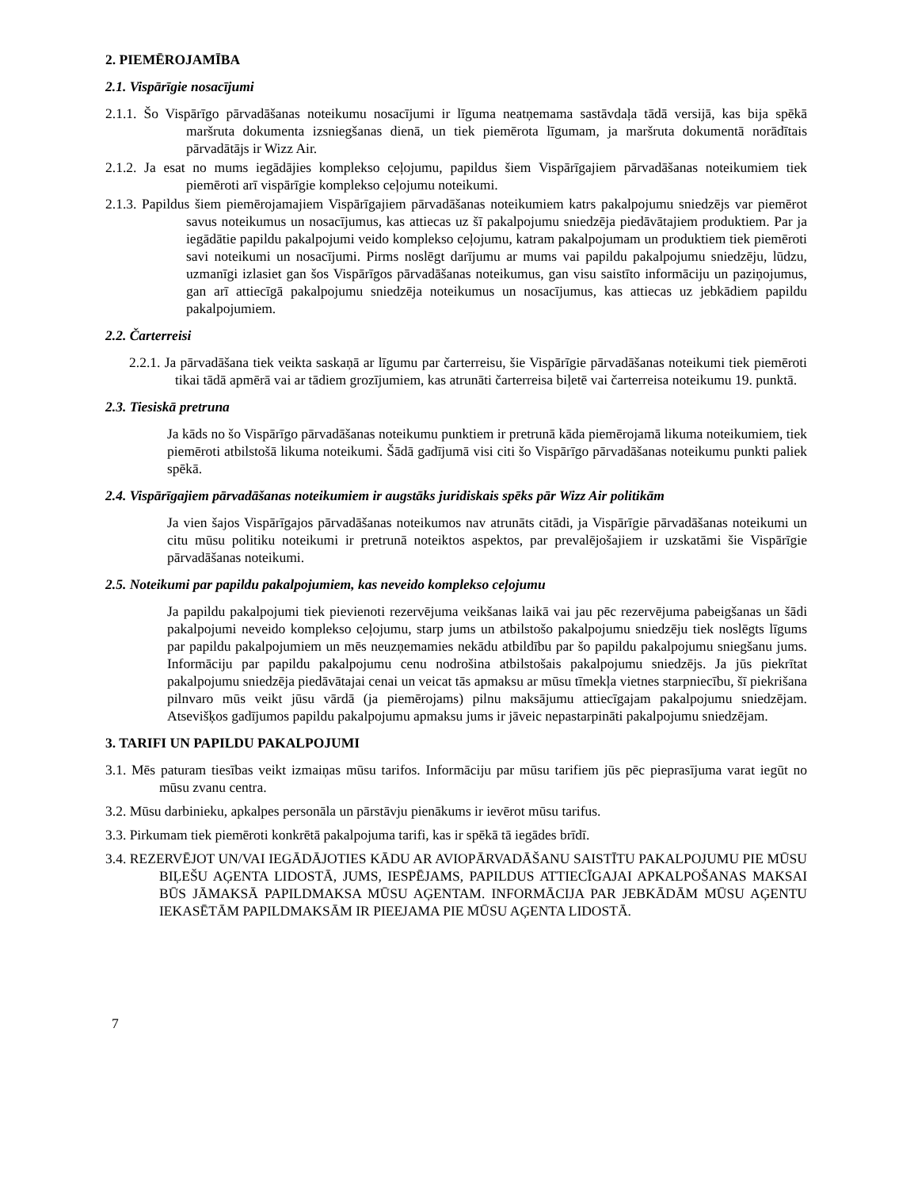2. PIEMĒROJAMĪBA
2.1. Vispārīgie nosacījumi
2.1.1. Šo Vispārīgo pārvadāšanas noteikumu nosacījumi ir līguma neatņemama sastāvdaļa tādā versijā, kas bija spēkā maršruta dokumenta izsniegšanas dienā, un tiek piemērota līgumam, ja maršruta dokumentā norādītais pārvadātājs ir Wizz Air.
2.1.2. Ja esat no mums iegādājies komplekso ceļojumu, papildus šiem Vispārīgajiem pārvadāšanas noteikumiem tiek piemēroti arī vispārīgie komplekso ceļojumu noteikumi.
2.1.3. Papildus šiem piemērojamajiem Vispārīgajiem pārvadāšanas noteikumiem katrs pakalpojumu sniedzējs var piemērot savus noteikumus un nosacījumus, kas attiecas uz šī pakalpojumu sniedzēja piedāvātajiem produktiem. Par ja iegādātie papildu pakalpojumi veido komplekso ceļojumu, katram pakalpojumam un produktiem tiek piemēroti savi noteikumi un nosacījumi. Pirms noslēgt darījumu ar mums vai papildu pakalpojumu sniedzēju, lūdzu, uzmanīgi izlasiet gan šos Vispārīgos pārvadāšanas noteikumus, gan visu saistīto informāciju un paziņojumus, gan arī attiecīgā pakalpojumu sniedzēja noteikumus un nosacījumus, kas attiecas uz jebkādiem papildu pakalpojumiem.
2.2. Čarterreisi
2.2.1. Ja pārvadāšana tiek veikta saskaņā ar līgumu par čarterreisu, šie Vispārīgie pārvadāšanas noteikumi tiek piemēroti tikai tādā apmērā vai ar tādiem grozījumiem, kas atrunāti čarterreisa biļetē vai čarterreisa noteikumu 19. punktā.
2.3. Tiesiskā pretruna
Ja kāds no šo Vispārīgo pārvadāšanas noteikumu punktiem ir pretrunā kāda piemērojamā likuma noteikumiem, tiek piemēroti atbilstošā likuma noteikumi. Šādā gadījumā visi citi šo Vispārīgo pārvadāšanas noteikumu punkti paliek spēkā.
2.4. Vispārīgajiem pārvadāšanas noteikumiem ir augstāks juridiskais spēks pār Wizz Air politikām
Ja vien šajos Vispārīgajos pārvadāšanas noteikumos nav atrunāts citādi, ja Vispārīgie pārvadāšanas noteikumi un citu mūsu politiku noteikumi ir pretrunā noteiktos aspektos, par prevalējošajiem ir uzskatāmi šie Vispārīgie pārvadāšanas noteikumi.
2.5. Noteikumi par papildu pakalpojumiem, kas neveido komplekso ceļojumu
Ja papildu pakalpojumi tiek pievienoti rezervējuma veikšanas laikā vai jau pēc rezervējuma pabeigšanas un šādi pakalpojumi neveido komplekso ceļojumu, starp jums un atbilstošo pakalpojumu sniedzēju tiek noslēgts līgums par papildu pakalpojumiem un mēs neuzņemamies nekādu atbildību par šo papildu pakalpojumu sniegšanu jums. Informāciju par papildu pakalpojumu cenu nodrošina atbilstošais pakalpojumu sniedzējs. Ja jūs piekrītat pakalpojumu sniedzēja piedāvātajai cenai un veicat tās apmaksu ar mūsu tīmekļa vietnes starpniecību, šī piekrišana pilnvaro mūs veikt jūsu vārdā (ja piemērojams) pilnu maksājumu attiecīgajam pakalpojumu sniedzējam. Atsevišķos gadījumos papildu pakalpojumu apmaksu jums ir jāveic nepastarpināti pakalpojumu sniedzējam.
3. TARIFI UN PAPILDU PAKALPOJUMI
3.1. Mēs paturam tiesības veikt izmaiņas mūsu tarifos. Informāciju par mūsu tarifiem jūs pēc pieprasījuma varat iegūt no mūsu zvanu centra.
3.2. Mūsu darbinieku, apkalpes personāla un pārstāvju pienākums ir ievērot mūsu tarifus.
3.3. Pirkumam tiek piemēroti konkrētā pakalpojuma tarifi, kas ir spēkā tā iegādes brīdī.
3.4. REZERVĒJOT UN/VAI IEGĀDĀJOTIES KĀDU AR AVIOPĀRVADĀŠANU SAISTĪTU PAKALPOJUMU PIE MŪSU BIĻEŠU AĢENTA LIDOSTĀ, JUMS, IESPĒJAMS, PAPILDUS ATTIECĪGAJAI APKALPOŠANAS MAKSAI BŪS JĀMAKSĀ PAPILDMAKSA MŪSU AĢENTAM. INFORMĀCIJA PAR JEBKĀDĀM MŪSU AĢENTU IEKASĒTĀM PAPILDMAKSĀM IR PIEEJAMA PIE MŪSU AĢENTA LIDOSTĀ.
7